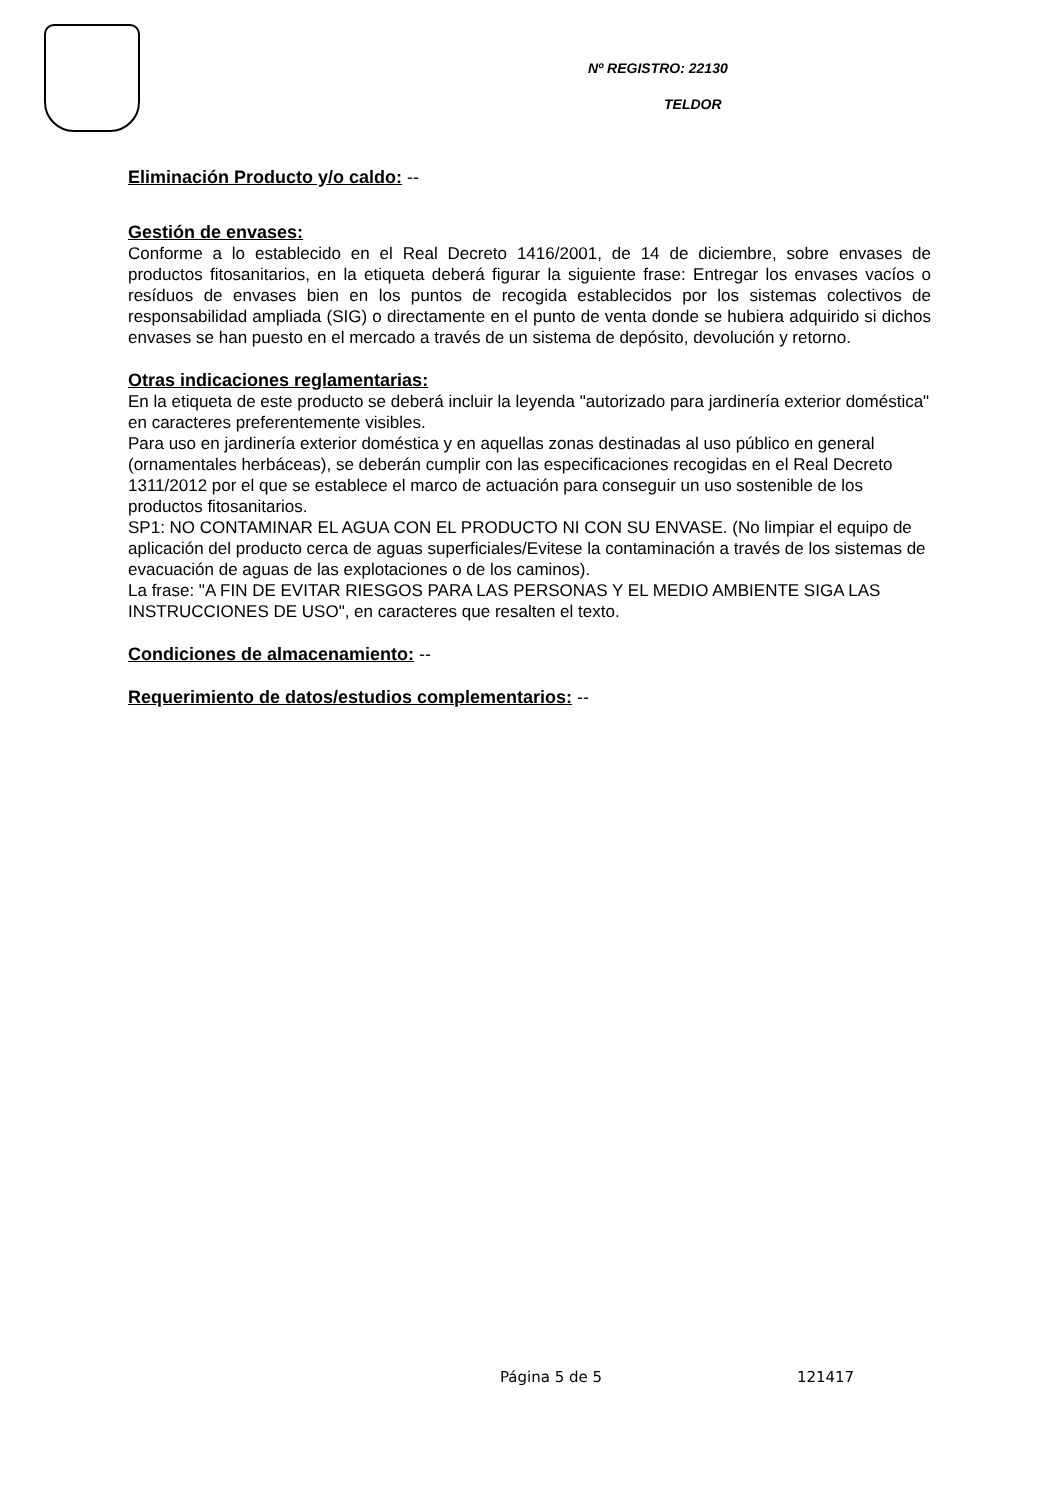Nº REGISTRO: 22130
TELDOR
Eliminación Producto y/o caldo: --
Gestión de envases:
Conforme a lo establecido en el Real Decreto 1416/2001, de 14 de diciembre, sobre envases de productos fitosanitarios, en la etiqueta deberá figurar la siguiente frase: Entregar los envases vacíos o resíduos de envases bien en los puntos de recogida establecidos por los sistemas colectivos de responsabilidad ampliada (SIG) o directamente en el punto de venta donde se hubiera adquirido si dichos envases se han puesto en el mercado a través de un sistema de depósito, devolución y retorno.
Otras indicaciones reglamentarias:
En la etiqueta de este producto se deberá incluir la leyenda "autorizado para jardinería exterior doméstica" en caracteres preferentemente visibles.
Para uso en jardinería exterior doméstica y en aquellas zonas destinadas al uso público en general (ornamentales herbáceas), se deberán cumplir con las especificaciones recogidas en el Real Decreto 1311/2012 por el que se establece el marco de actuación para conseguir un uso sostenible de los productos fitosanitarios.
SP1: NO CONTAMINAR EL AGUA CON EL PRODUCTO NI CON SU ENVASE. (No limpiar el equipo de aplicación del producto cerca de aguas superficiales/Evitese la contaminación a través de los sistemas de evacuación de aguas de las explotaciones o de los caminos).
La frase: "A FIN DE EVITAR RIESGOS PARA LAS PERSONAS Y EL MEDIO AMBIENTE SIGA LAS INSTRUCCIONES DE USO", en caracteres que resalten el texto.
Condiciones de almacenamiento: --
Requerimiento de datos/estudios complementarios: --
Página 5 de 5 121417